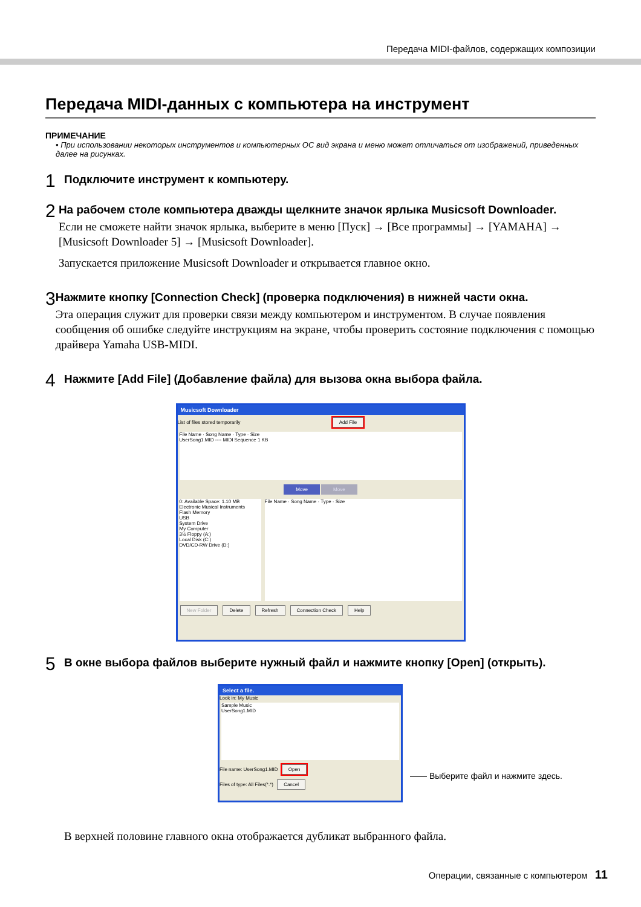Передача MIDI-файлов, содержащих композиции
Передача MIDI-данных с компьютера на инструмент
ПРИМЕЧАНИЕ
• При использовании некоторых инструментов и компьютерных ОС вид экрана и меню может отличаться от изображений, приведенных далее на рисунках.
1
Подключите инструмент к компьютеру.
2
На рабочем столе компьютера дважды щелкните значок ярлыка Musicsoft Downloader.
Если не сможете найти значок ярлыка, выберите в меню [Пуск] → [Все программы] → [YAMAHA] → [Musicsoft Downloader 5] → [Musicsoft Downloader].
Запускается приложение Musicsoft Downloader и открывается главное окно.
3
Нажмите кнопку [Connection Check] (проверка подключения) в нижней части окна.
Эта операция служит для проверки связи между компьютером и инструментом. В случае появления сообщения об ошибке следуйте инструкциям на экране, чтобы проверить состояние подключения с помощью драйвера Yamaha USB-MIDI.
4
Нажмите [Add File] (Добавление файла) для вызова окна выбора файла.
Musicsoft Downloader
List of files stored temporarily Add File
File Name · Song Name · Type · Size
UserSong1.MID ---- MIDI Sequence 1 KB
Move Move
0: Available Space: 1.10 MB
Electronic Musical Instruments
Flash Memory
USB
System Drive
My Computer
3½ Floppy (A:)
Local Disk (C:)
DVD/CD-RW Drive (D:)
File Name · Song Name · Type · Size
New Folder Delete Refresh Connection Check Help
5
В окне выбора файлов выберите нужный файл и нажмите кнопку [Open] (открыть).
Select a file.
Look in: My Music
Sample Music
UserSong1.MID
File name: UserSong1.MID Open
Files of type: All Files(*.*) Cancel
—— Выберите файл и нажмите здесь.
В верхней половине главного окна отображается дубликат выбранного файла.
Операции, связанные с компьютером 11